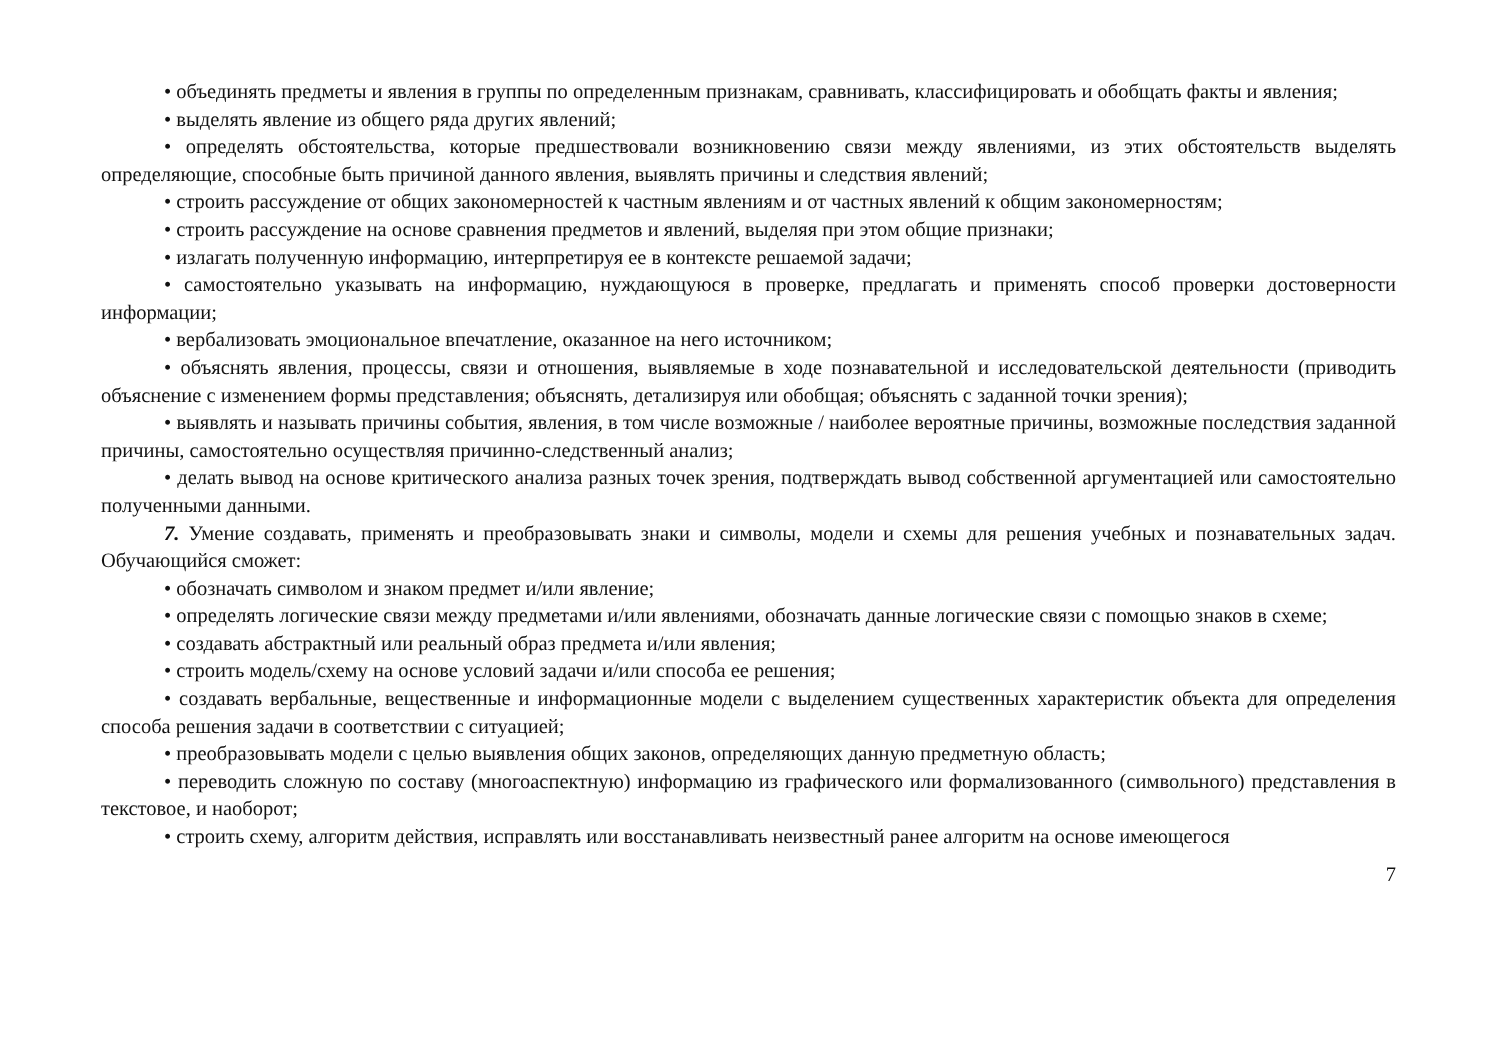• объединять предметы и явления в группы по определенным признакам, сравнивать, классифицировать и обобщать факты и явления;
• выделять явление из общего ряда других явлений;
• определять обстоятельства, которые предшествовали возникновению связи между явлениями, из этих обстоятельств выделять определяющие, способные быть причиной данного явления, выявлять причины и следствия явлений;
• строить рассуждение от общих закономерностей к частным явлениям и от частных явлений к общим закономерностям;
• строить рассуждение на основе сравнения предметов и явлений, выделяя при этом общие признаки;
• излагать полученную информацию, интерпретируя ее в контексте решаемой задачи;
• самостоятельно указывать на информацию, нуждающуюся в проверке, предлагать и применять способ проверки достоверности информации;
• вербализовать эмоциональное впечатление, оказанное на него источником;
• объяснять явления, процессы, связи и отношения, выявляемые в ходе познавательной и исследовательской деятельности (приводить объяснение с изменением формы представления; объяснять, детализируя или обобщая; объяснять с заданной точки зрения);
• выявлять и называть причины события, явления, в том числе возможные / наиболее вероятные причины, возможные последствия заданной причины, самостоятельно осуществляя причинно-следственный анализ;
• делать вывод на основе критического анализа разных точек зрения, подтверждать вывод собственной аргументацией или самостоятельно полученными данными.
7. Умение создавать, применять и преобразовывать знаки и символы, модели и схемы для решения учебных и познавательных задач. Обучающийся сможет:
• обозначать символом и знаком предмет и/или явление;
• определять логические связи между предметами и/или явлениями, обозначать данные логические связи с помощью знаков в схеме;
• создавать абстрактный или реальный образ предмета и/или явления;
• строить модель/схему на основе условий задачи и/или способа ее решения;
• создавать вербальные, вещественные и информационные модели с выделением существенных характеристик объекта для определения способа решения задачи в соответствии с ситуацией;
• преобразовывать модели с целью выявления общих законов, определяющих данную предметную область;
• переводить сложную по составу (многоаспектную) информацию из графического или формализованного (символьного) представления в текстовое, и наоборот;
• строить схему, алгоритм действия, исправлять или восстанавливать неизвестный ранее алгоритм на основе имеющегося
7